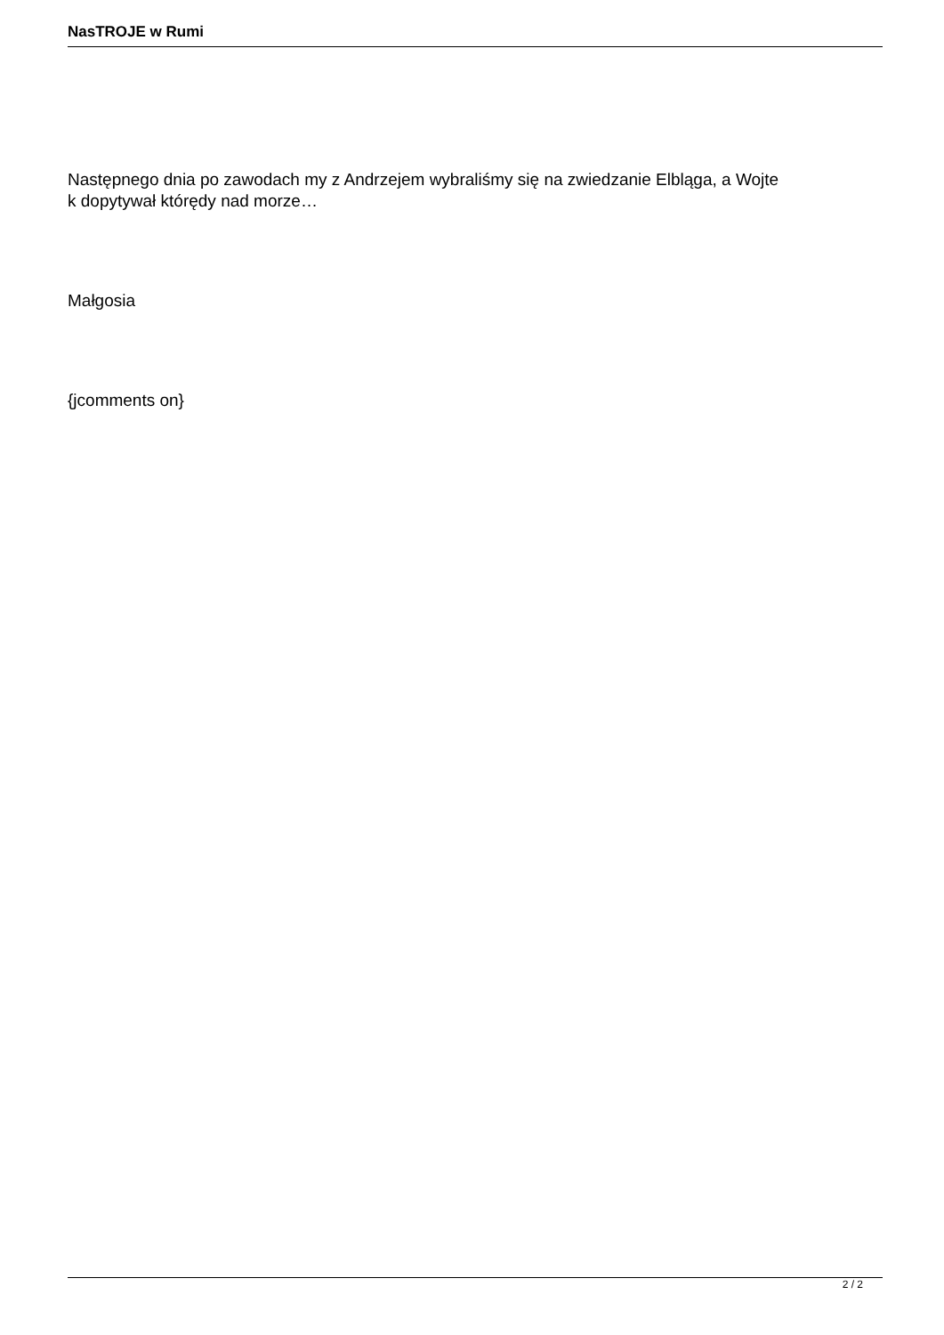NasTROJE w Rumi
Następnego dnia po zawodach my z Andrzejem wybraliśmy się na zwiedzanie Elbląga, a Wojte
k dopytywał którędy nad morze…
Małgosia
{jcomments on}
2 / 2